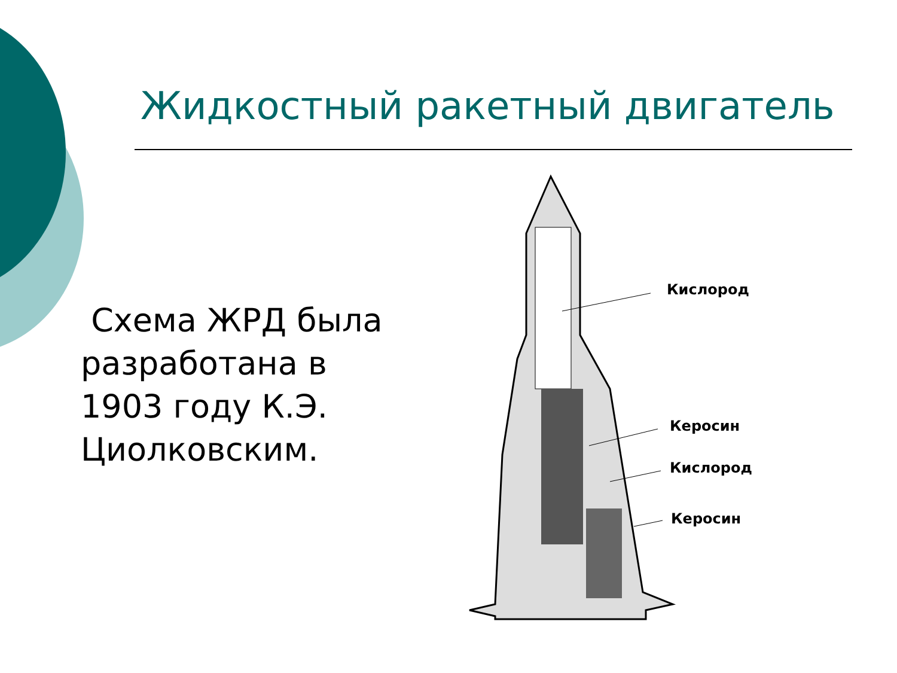Жидкостный ракетный двигатель
Схема ЖРД была разработана в 1903 году К.Э. Циолковским.
Кислород
Керосин
Кислород
Керосин